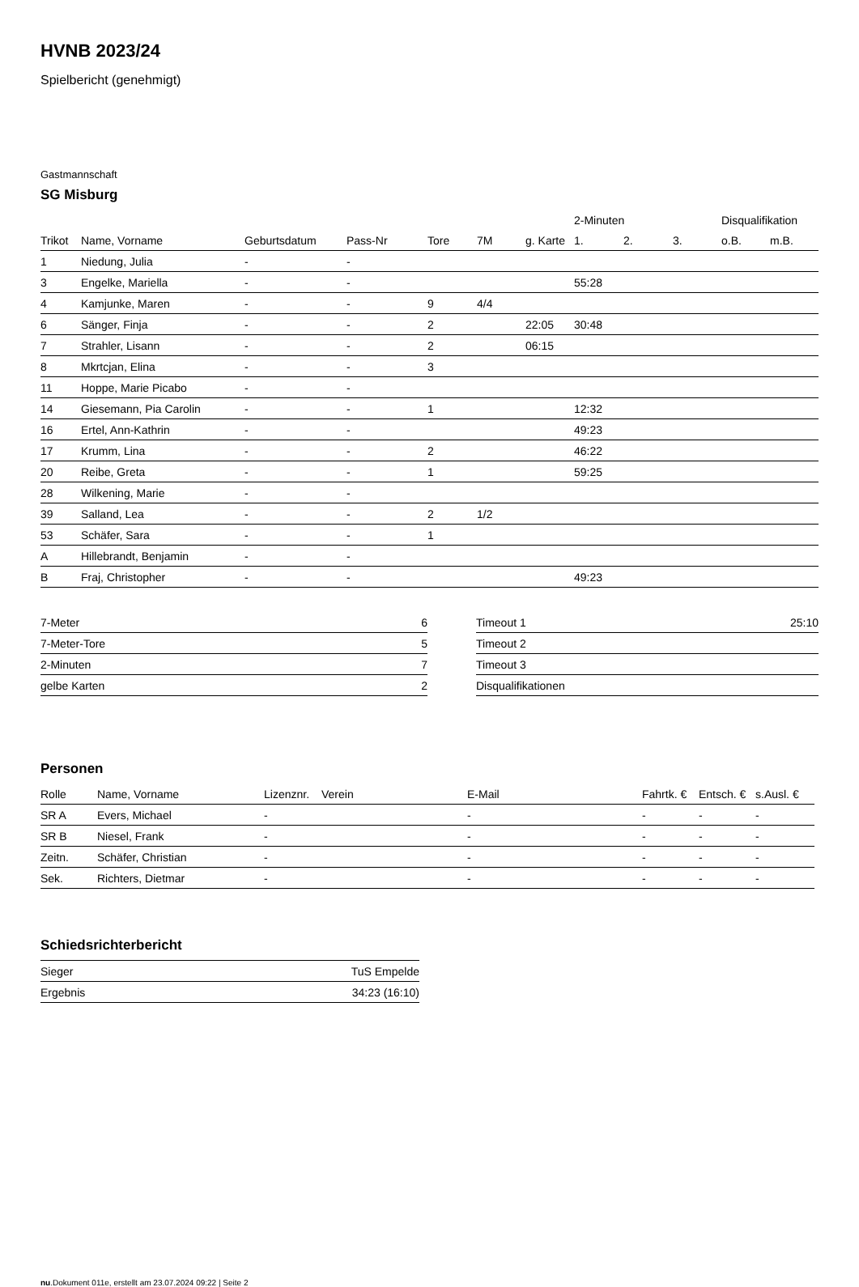HVNB 2023/24
Spielbericht (genehmigt)
Gastmannschaft
SG Misburg
| | | | | | | | 2-Minuten | | | Disqualifikation | |
| --- | --- | --- | --- | --- | --- | --- | --- | --- | --- | --- | --- |
| Trikot | Name, Vorname | Geburtsdatum | Pass-Nr | Tore | 7M | g. Karte | 1. | 2. | 3. | o.B. | m.B. |
| 1 | Niedung, Julia | - | - | | | | | | | | |
| 3 | Engelke, Mariella | - | - | | | | 55:28 | | | | |
| 4 | Kamjunke, Maren | - | - | 9 | 4/4 | | | | | | |
| 6 | Sänger, Finja | - | - | 2 | | 22:05 | 30:48 | | | | |
| 7 | Strahler, Lisann | - | - | 2 | | 06:15 | | | | | |
| 8 | Mkrtcjan, Elina | - | - | 3 | | | | | | | |
| 11 | Hoppe, Marie Picabo | - | - | | | | | | | | |
| 14 | Giesemann, Pia Carolin | - | - | 1 | | | 12:32 | | | | |
| 16 | Ertel, Ann-Kathrin | - | - | | | | 49:23 | | | | |
| 17 | Krumm, Lina | - | - | 2 | | | 46:22 | | | | |
| 20 | Reibe, Greta | - | - | 1 | | | 59:25 | | | | |
| 28 | Wilkening, Marie | - | - | | | | | | | | |
| 39 | Salland, Lea | - | - | 2 | 1/2 | | | | | | |
| 53 | Schäfer, Sara | - | - | 1 | | | | | | | |
| A | Hillebrandt, Benjamin | - | - | | | | | | | | |
| B | Fraj, Christopher | - | - | | | | 49:23 | | | | |
| 7-Meter | 6 |
| 7-Meter-Tore | 5 |
| 2-Minuten | 7 |
| gelbe Karten | 2 |
| Timeout 1 | 25:10 |
| Timeout 2 | |
| Timeout 3 | |
| Disqualifikationen | |
Personen
| Rolle | Name, Vorname | Lizenznr. | Verein | E-Mail | Fahrtk. € | Entsch. € | s.Ausl. € |
| --- | --- | --- | --- | --- | --- | --- | --- |
| SR A | Evers, Michael | - | | - | - | - | - |
| SR B | Niesel, Frank | - | | - | - | - | - |
| Zeitn. | Schäfer, Christian | - | | - | - | - | - |
| Sek. | Richters, Dietmar | - | | - | - | - | - |
Schiedsrichterbericht
| Sieger | TuS Empelde |
| Ergebnis | 34:23 (16:10) |
nu.Dokument 011e, erstellt am 23.07.2024 09:22 | Seite 2